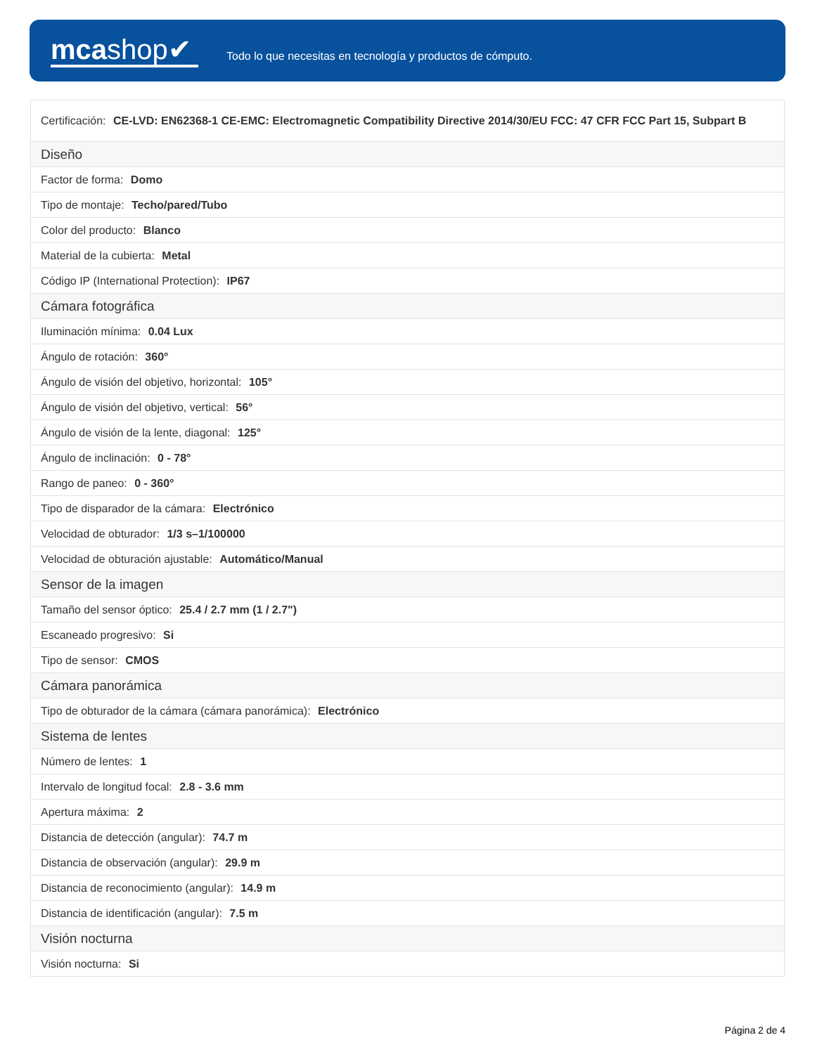mcashop✔
Todo lo que necesitas en tecnología y productos de cómputo.
| Certificación: CE-LVD: EN62368-1 CE-EMC: Electromagnetic Compatibility Directive 2014/30/EU FCC: 47 CFR FCC Part 15, Subpart B |
| Diseño |
| Factor de forma: Domo |
| Tipo de montaje: Techo/pared/Tubo |
| Color del producto: Blanco |
| Material de la cubierta: Metal |
| Código IP (International Protection): IP67 |
| Cámara fotográfica |
| Iluminación mínima: 0.04 Lux |
| Ángulo de rotación: 360° |
| Ángulo de visión del objetivo, horizontal: 105° |
| Ángulo de visión del objetivo, vertical: 56° |
| Ángulo de visión de la lente, diagonal: 125° |
| Ángulo de inclinación: 0 - 78° |
| Rango de paneo: 0 - 360° |
| Tipo de disparador de la cámara: Electrónico |
| Velocidad de obturador: 1/3 s–1/100000 |
| Velocidad de obturación ajustable: Automático/Manual |
| Sensor de la imagen |
| Tamaño del sensor óptico: 25.4 / 2.7 mm (1 / 2.7") |
| Escaneado progresivo: Si |
| Tipo de sensor: CMOS |
| Cámara panorámica |
| Tipo de obturador de la cámara (cámara panorámica): Electrónico |
| Sistema de lentes |
| Número de lentes: 1 |
| Intervalo de longitud focal: 2.8 - 3.6 mm |
| Apertura máxima: 2 |
| Distancia de detección (angular): 74.7 m |
| Distancia de observación (angular): 29.9 m |
| Distancia de reconocimiento (angular): 14.9 m |
| Distancia de identificación (angular): 7.5 m |
| Visión nocturna |
| Visión nocturna: Si |
Página 2 de 4